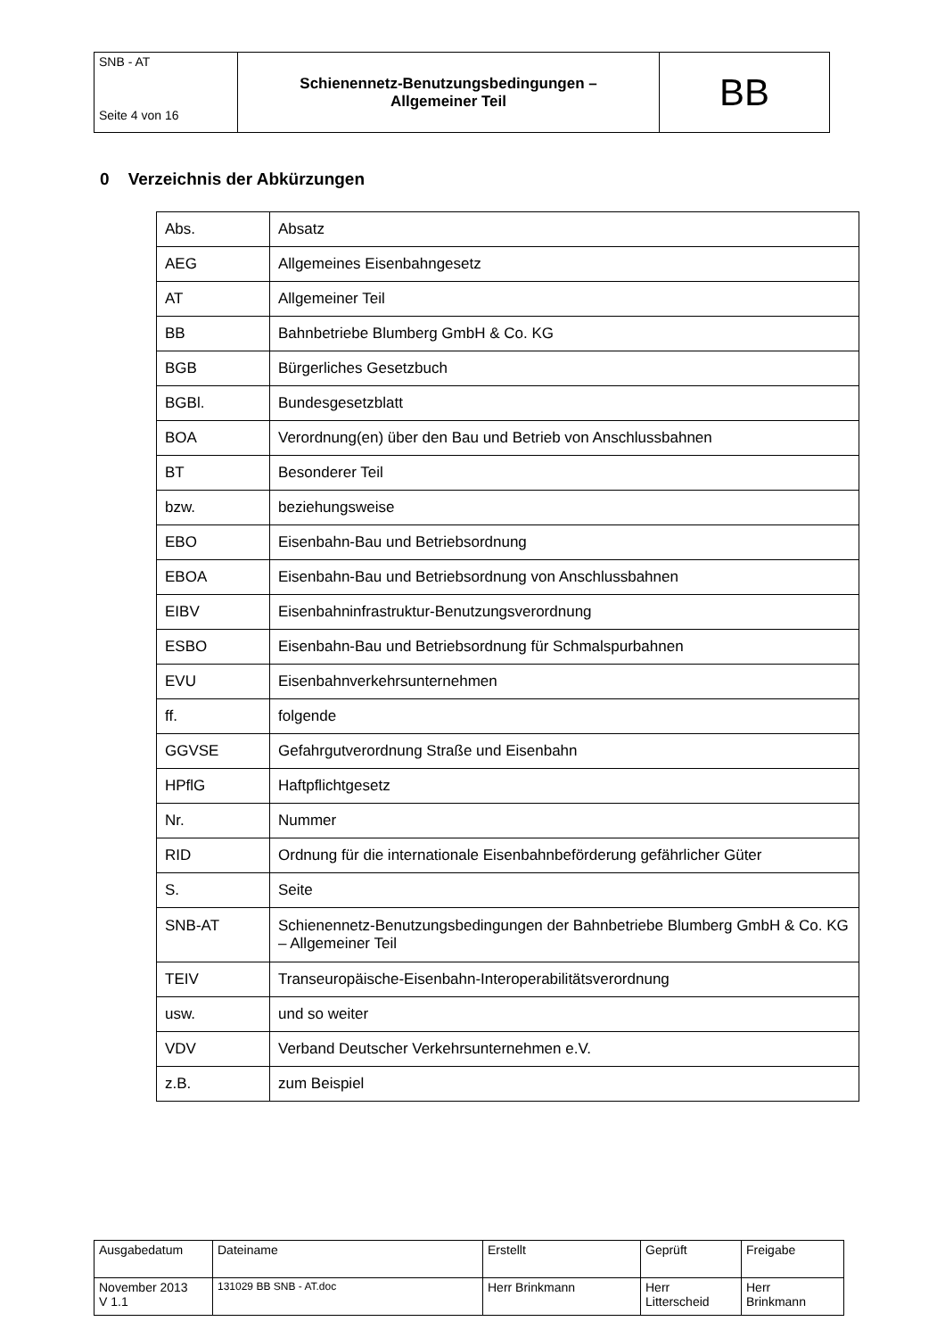| SNB - AT Seite 4 von 16 | Schienennetz-Benutzungsbedingungen – Allgemeiner Teil | BB |
0 Verzeichnis der Abkürzungen
| Abs. | Absatz |
| AEG | Allgemeines Eisenbahngesetz |
| AT | Allgemeiner Teil |
| BB | Bahnbetriebe Blumberg GmbH & Co. KG |
| BGB | Bürgerliches Gesetzbuch |
| BGBl. | Bundesgesetzblatt |
| BOA | Verordnung(en) über den Bau und Betrieb von Anschlussbahnen |
| BT | Besonderer Teil |
| bzw. | beziehungsweise |
| EBO | Eisenbahn-Bau und Betriebsordnung |
| EBOA | Eisenbahn-Bau und Betriebsordnung von Anschlussbahnen |
| EIBV | Eisenbahninfrastruktur-Benutzungsverordnung |
| ESBO | Eisenbahn-Bau und Betriebsordnung für Schmalspurbahnen |
| EVU | Eisenbahnverkehrsunternehmen |
| ff. | folgende |
| GGVSE | Gefahrgutverordnung Straße und Eisenbahn |
| HPflG | Haftpflichtgesetz |
| Nr. | Nummer |
| RID | Ordnung für die internationale Eisenbahnbeförderung gefährlicher Güter |
| S. | Seite |
| SNB-AT | Schienennetz-Benutzungsbedingungen der Bahnbetriebe Blumberg GmbH & Co. KG – Allgemeiner Teil |
| TEIV | Transeuropäische-Eisenbahn-Interoperabilitätsverordnung |
| usw. | und so weiter |
| VDV | Verband Deutscher Verkehrsunternehmen e.V. |
| z.B. | zum Beispiel |
| Ausgabedatum | Dateiname | Erstellt | Geprüft | Freigabe |
| November 2013 V 1.1 | 131029 BB SNB - AT.doc | Herr Brinkmann | Herr Litterscheid | Herr Brinkmann |